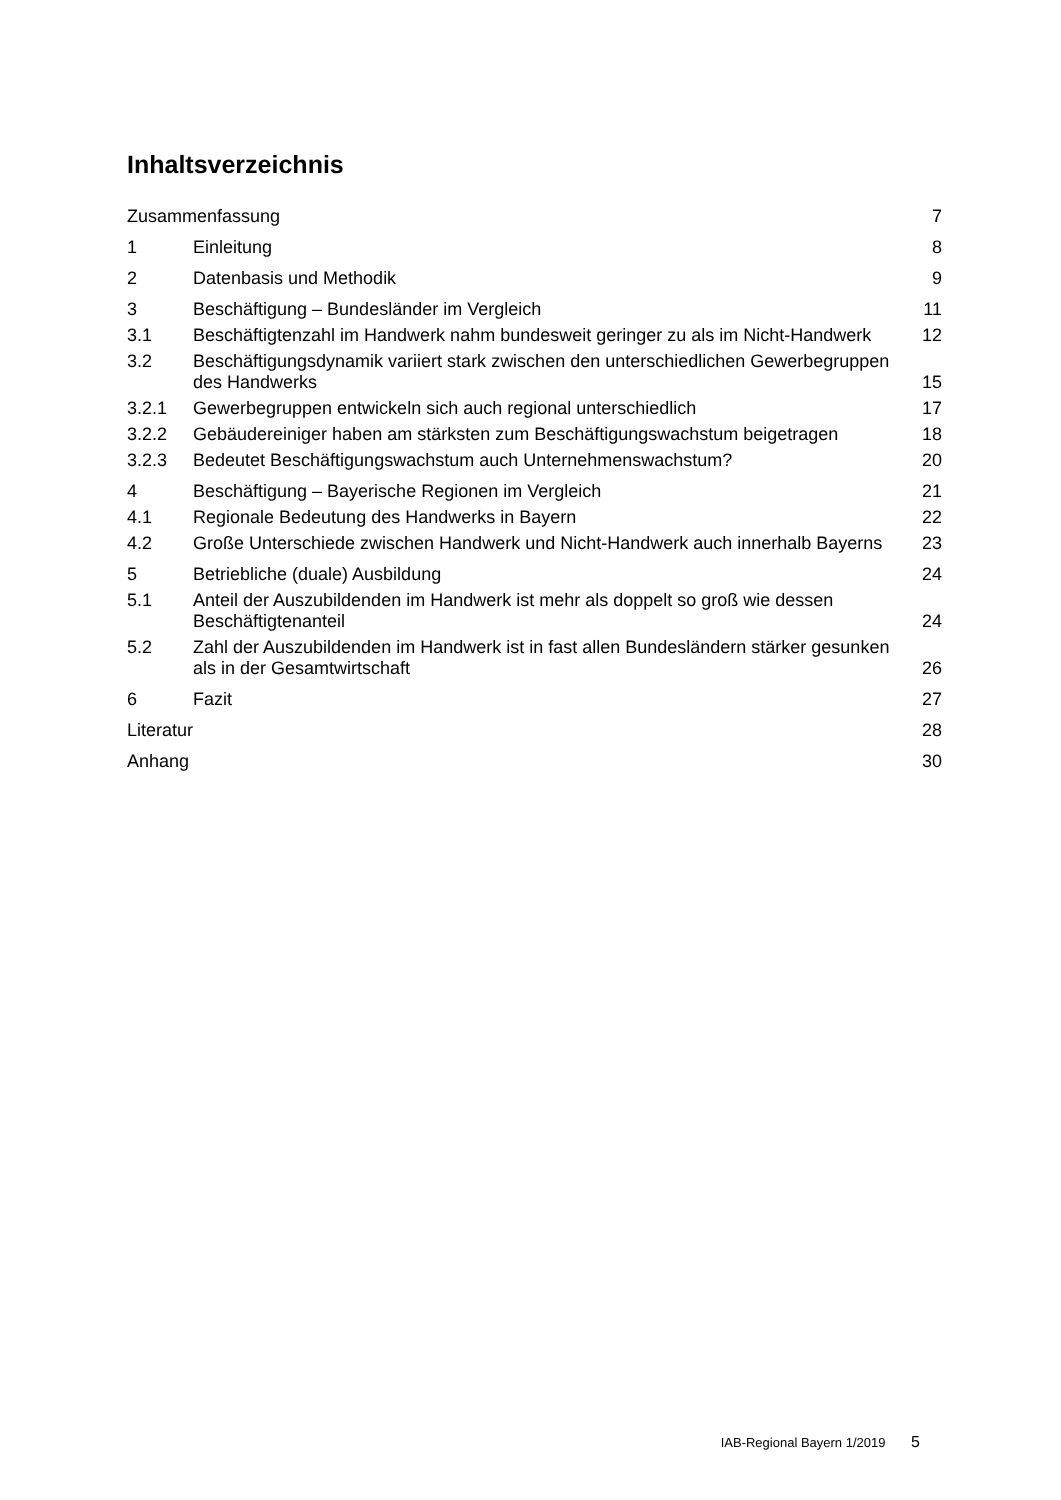Inhaltsverzeichnis
Zusammenfassung 7
1 Einleitung 8
2 Datenbasis und Methodik 9
3 Beschäftigung – Bundesländer im Vergleich
11
3.1 Beschäftigtenzahl im Handwerk nahm bundesweit geringer zu als im Nicht-Handwerk
12
3.2 Beschäftigungsdynamik variiert stark zwischen den unterschiedlichen Gewerbegruppen des Handwerks
15
3.2.1 Gewerbegruppen entwickeln sich auch regional unterschiedlich
17
3.2.2 Gebäudereiniger haben am stärksten zum Beschäftigungswachstum beigetragen
18
3.2.3 Bedeutet Beschäftigungswachstum auch Unternehmenswachstum?
20
4 Beschäftigung – Bayerische Regionen im Vergleich
21
4.1 Regionale Bedeutung des Handwerks in Bayern
22
4.2 Große Unterschiede zwischen Handwerk und Nicht-Handwerk auch innerhalb Bayerns
23
5 Betriebliche (duale) Ausbildung
24
5.1 Anteil der Auszubildenden im Handwerk ist mehr als doppelt so groß wie dessen Beschäftigtenanteil
24
5.2 Zahl der Auszubildenden im Handwerk ist in fast allen Bundesländern stärker gesunken als in der Gesamtwirtschaft
26
6 Fazit 27
Literatur 28
Anhang 30
IAB-Regional Bayern 1/2019 5